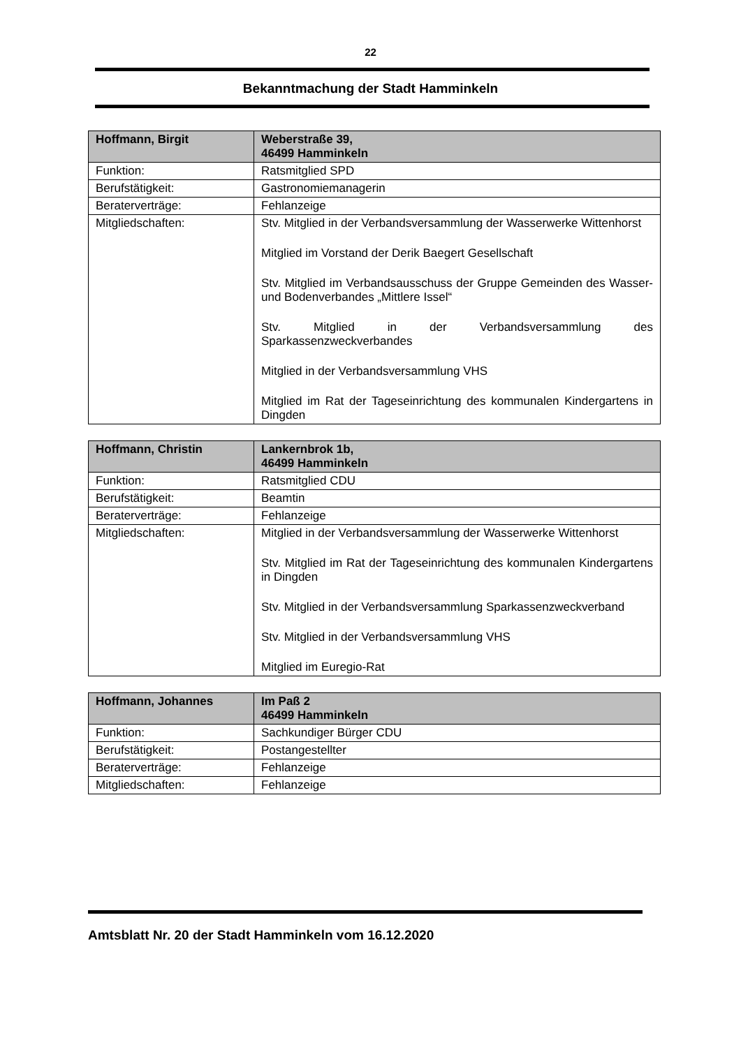22
Bekanntmachung der Stadt Hamminkeln
| Hoffmann, Birgit | Weberstraße 39, 46499 Hamminkeln |
| --- | --- |
| Funktion: | Ratsmitglied SPD |
| Berufstätigkeit: | Gastronomiemanagerin |
| Beraterverträge: | Fehlanzeige |
| Mitgliedschaften: | Stv. Mitglied in der Verbandsversammlung der Wasserwerke Wittenhorst Mitglied im Vorstand der Derik Baegert Gesellschaft Stv. Mitglied im Verbandsausschuss der Gruppe Gemeinden des Wasser- und Bodenverbandes „Mittlere Issel“ Stv. Mitglied in der Verbandsversammlung des Sparkassenzweckverbandes Mitglied in der Verbandsversammlung VHS Mitglied im Rat der Tageseinrichtung des kommunalen Kindergartens in Dingden |
| Hoffmann, Christin | Lankernbrok 1b, 46499 Hamminkeln |
| --- | --- |
| Funktion: | Ratsmitglied CDU |
| Berufstätigkeit: | Beamtin |
| Beraterverträge: | Fehlanzeige |
| Mitgliedschaften: | Mitglied in der Verbandsversammlung der Wasserwerke Wittenhorst Stv. Mitglied im Rat der Tageseinrichtung des kommunalen Kindergartens in Dingden Stv. Mitglied in der Verbandsversammlung Sparkassenzweckverband Stv. Mitglied in der Verbandsversammlung VHS Mitglied im Euregio-Rat |
| Hoffmann, Johannes | Im Paß 2 46499 Hamminkeln |
| --- | --- |
| Funktion: | Sachkundiger Bürger CDU |
| Berufstätigkeit: | Postangestellter |
| Beraterverträge: | Fehlanzeige |
| Mitgliedschaften: | Fehlanzeige |
Amtsblatt Nr. 20 der Stadt Hamminkeln vom 16.12.2020